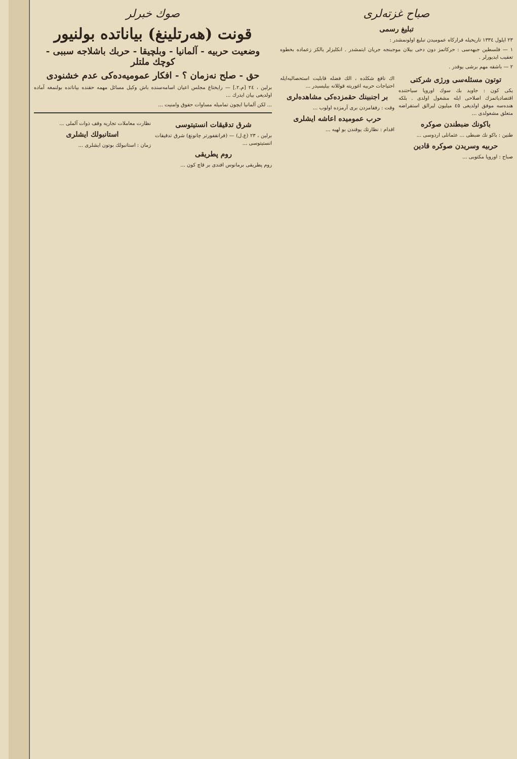صباح غزته‌لری
تبلیغ رسمی
۲۳ ایلول ۱۳۳٤ تاریخیله قرارکاه عمومیدن تبلیغ اولونمشدر :
۱ — فلسطین جبهه‌سی : حرکاتمز دون دخی بیلان موجبنجه جریان ایتمشدر . انکلیزلر یالکز زعماده بخطوه تعقیب ایدیورلر .
۲ — باشقه مهم برشی یوقدر .
توتون مسئله‌سی ورژی شرکتی
یکی کون : جاوید بك سوك اوروپا سیاحتنده اقتصادیاتمزك اصلاحی ایله مشغول اولدی . بلکه هنده‌سه موفق اولدیغی ٤٥ میلیون لیرالق استقراضه متعلق مشغولدی ...
باکونك ضبطندن صوکره
طنین : باکو نك ضبطی ... عثمانلی اردوسی ...
حربیه وسریدن صوکره قادین
صباح : اوروپا مکتوبی ...
اك نافع شکلده ، الك فضله قابلیت استحصالیه‌ایله احتیاجات حربیه اغوریته قوللانه بیلیسیدر ...
بر اجنبینك حقمزده‌کی مشاهده‌لری
وقت : رفقامزدن بری آرمزده اولوب ...
حرب عمومیده اعاشه ایشلری
اقدام : نظارتك یوقندن بو لهیه ...
صوك خبرلر
قونت (هه‌رتلینغ) بیاناتده بولنیور
وضعیت حربیه - آلمانیا - وبلچیقا - حربك باشلاجه سببی - کوچك ملتلر
حق - صلح نه‌زمان ؟ - افکار عمومیه‌ده‌کی عدم خشنودی
برلین ، ۲٤ [م.۲.] — رایختاغ مجلس اعیان اسامه‌سنده باش وکیل مسائل مهمه حقنده بیاناتده بولنمغه آماده اولدیغی بیان ایدرك ...
... لکن آلمانیا ایچون تماميله مساوات حقوق وامنیت ...
شرق تدقیقات انستیتوسی
برلین ، ۲۳ (ع.ل) — (فرانقفورتر چانونغ) شرق تدقیقات انستیتوسی ...
روم پطریقی
روم پطریقی برمانوس افندی بر قاچ کون ...
نظارت معاملات تجاریه وقف ذوات آلملی ...
استانبولك ایشلری
زمان : استانبولك بوتون ایشلری ...